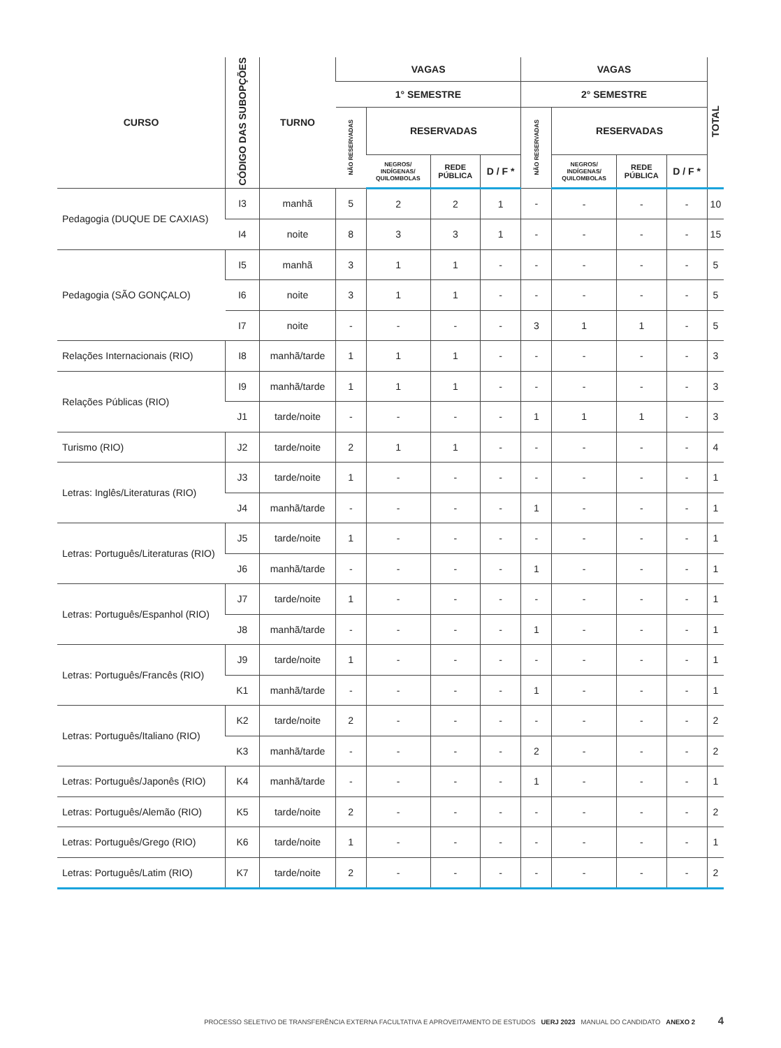| CURSO | CÓDIGO DAS SUBOPÇÕES | TURNO | VAGAS | | | | VAGAS | | | | TOTAL |
| --- | --- | --- | --- | --- | --- | --- | --- | --- | --- | --- | --- |
| | | | 1° SEMESTRE | | | | 2° SEMESTRE | | | | |
| | | | NÃO RESERVADAS | RESERVADAS | | | NÃO RESERVADAS | RESERVADAS | | | |
| | | | | NEGROS/ INDÍGENAS/ QUILOMBOLAS | REDE PÚBLICA | D / F * | | NEGROS/ INDÍGENAS/ QUILOMBOLAS | REDE PÚBLICA | D / F * | |
| Pedagogia (DUQUE DE CAXIAS) | I3 | manhã | 5 | 2 | 2 | 1 | - | - | - | - | 10 |
| | I4 | noite | 8 | 3 | 3 | 1 | - | - | - | - | 15 |
| Pedagogia (SÃO GONÇALO) | I5 | manhã | 3 | 1 | 1 | - | - | - | - | - | 5 |
| | I6 | noite | 3 | 1 | 1 | - | - | - | - | - | 5 |
| | I7 | noite | - | - | - | - | 3 | 1 | 1 | - | 5 |
| Relações Internacionais (RIO) | I8 | manhã/tarde | 1 | 1 | 1 | - | - | - | - | - | 3 |
| Relações Públicas (RIO) | I9 | manhã/tarde | 1 | 1 | 1 | - | - | - | - | - | 3 |
| | J1 | tarde/noite | - | - | - | - | 1 | 1 | 1 | - | 3 |
| Turismo (RIO) | J2 | tarde/noite | 2 | 1 | 1 | - | - | - | - | - | 4 |
| Letras: Inglês/Literaturas (RIO) | J3 | tarde/noite | 1 | - | - | - | - | - | - | - | 1 |
| | J4 | manhã/tarde | - | - | - | - | 1 | - | - | - | 1 |
| Letras: Português/Literaturas (RIO) | J5 | tarde/noite | 1 | - | - | - | - | - | - | - | 1 |
| | J6 | manhã/tarde | - | - | - | - | 1 | - | - | - | 1 |
| Letras: Português/Espanhol (RIO) | J7 | tarde/noite | 1 | - | - | - | - | - | - | - | 1 |
| | J8 | manhã/tarde | - | - | - | - | 1 | - | - | - | 1 |
| Letras: Português/Francês (RIO) | J9 | tarde/noite | 1 | - | - | - | - | - | - | - | 1 |
| | K1 | manhã/tarde | - | - | - | - | 1 | - | - | - | 1 |
| Letras: Português/Italiano (RIO) | K2 | tarde/noite | 2 | - | - | - | - | - | - | - | 2 |
| | K3 | manhã/tarde | - | - | - | - | 2 | - | - | - | 2 |
| Letras: Português/Japonês (RIO) | K4 | manhã/tarde | - | - | - | - | 1 | - | - | - | 1 |
| Letras: Português/Alemão (RIO) | K5 | tarde/noite | 2 | - | - | - | - | - | - | - | 2 |
| Letras: Português/Grego (RIO) | K6 | tarde/noite | 1 | - | - | - | - | - | - | - | 1 |
| Letras: Português/Latim (RIO) | K7 | tarde/noite | 2 | - | - | - | - | - | - | - | 2 |
PROCESSO SELETIVO DE TRANSFERÊNCIA EXTERNA FACULTATIVA E APROVEITAMENTO DE ESTUDOS UERJ 2023 MANUAL DO CANDIDATO ANEXO 2 4